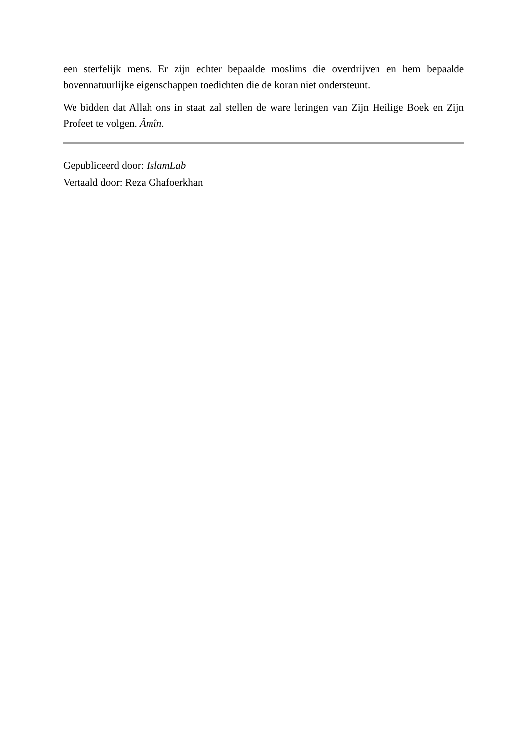een sterfelijk mens. Er zijn echter bepaalde moslims die overdrijven en hem bepaalde bovennatuurlijke eigenschappen toedichten die de koran niet ondersteunt.
We bidden dat Allah ons in staat zal stellen de ware leringen van Zijn Heilige Boek en Zijn Profeet te volgen. Âmîn.
Gepubliceerd door: IslamLab
Vertaald door: Reza Ghafoerkhan